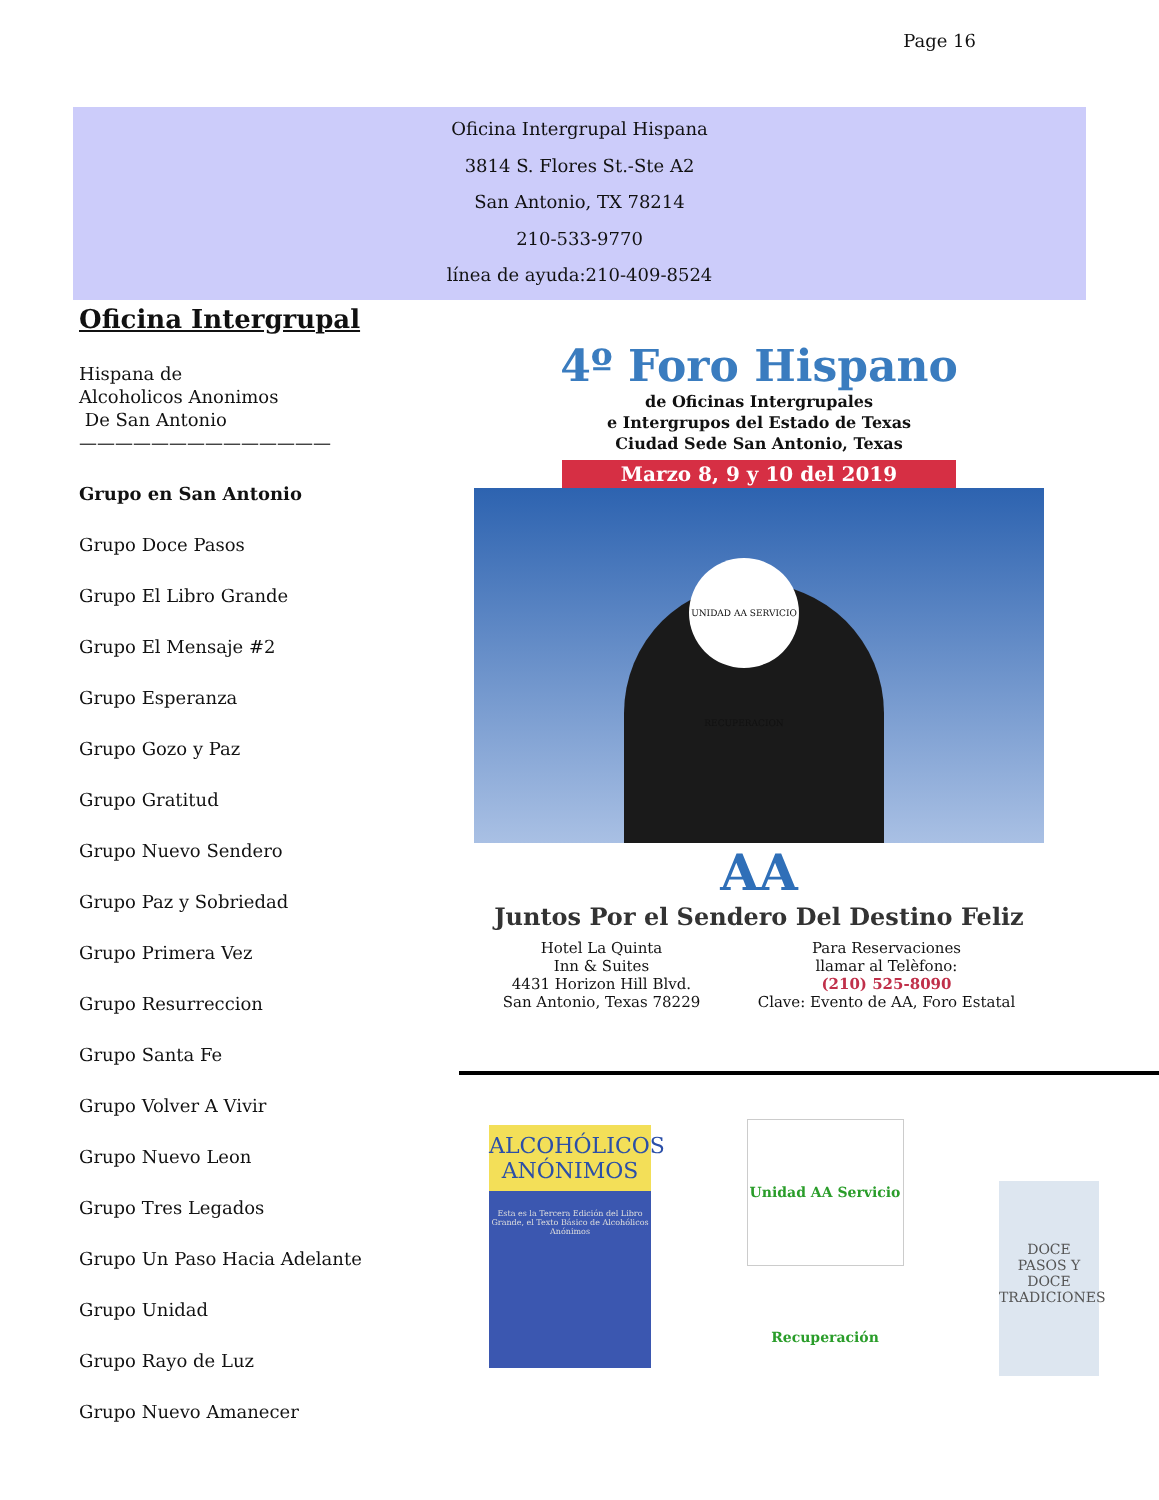Page 16
Oficina Intergrupal Hispana
3814 S. Flores St.-Ste A2
San Antonio, TX 78214
210-533-9770
línea de ayuda:210-409-8524
Oficina Intergrupal
Hispana de
Alcoholicos Anonimos
De San Antonio
——————————————
Grupo en San Antonio
Grupo Doce Pasos
Grupo El Libro Grande
Grupo El Mensaje #2
Grupo Esperanza
Grupo Gozo y Paz
Grupo Gratitud
Grupo Nuevo Sendero
Grupo Paz y Sobriedad
Grupo Primera Vez
Grupo Resurreccion
Grupo Santa Fe
Grupo Volver A Vivir
Grupo Nuevo Leon
Grupo Tres Legados
Grupo Un Paso Hacia Adelante
Grupo Unidad
Grupo Rayo de Luz
Grupo Nuevo Amanecer
4º Foro Hispano
de Oficinas Intergrupales
e Intergrupos del Estado de Texas
Ciudad Sede San Antonio, Texas
Marzo 8, 9 y 10 del 2019
UNIDAD AA SERVICIO RECUPERACION
AA
Juntos Por el Sendero Del Destino Feliz
Hotel La Quinta
Inn & Suites
4431 Horizon Hill Blvd.
San Antonio, Texas 78229
Para Reservaciones
llamar al Telèfono:
(210) 525-8090
Clave: Evento de AA, Foro Estatal
ALCOHÓLICOS
ANÓNIMOS
Esta es la Tercera Edición del Libro Grande, el Texto Básico de Alcohólicos Anónimos
Unidad AA Servicio Recuperación
DOCE
PASOS Y
DOCE
TRADICIONES